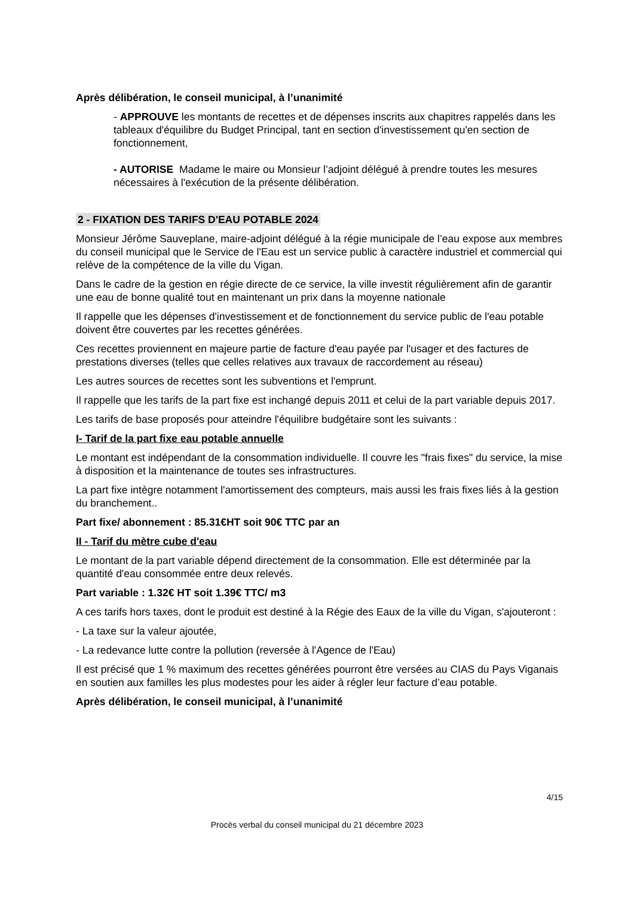Après délibération, le conseil municipal, à l’unanimité
- APPROUVE les montants de recettes et de dépenses inscrits aux chapitres rappelés dans les tableaux d'équilibre du Budget Principal, tant en section d'investissement qu'en section de fonctionnement,
- AUTORISE Madame le maire ou Monsieur l’adjoint délégué à prendre toutes les mesures nécessaires à l'exécution de la présente délibération.
2 - FIXATION DES TARIFS D'EAU POTABLE 2024
Monsieur Jérôme Sauveplane, maire-adjoint délégué à la régie municipale de l’eau expose aux membres du conseil municipal que le Service de l'Eau est un service public à caractère industriel et commercial qui relève de la compétence de la ville du Vigan.
Dans le cadre de la gestion en régie directe de ce service, la ville investit régulièrement afin de garantir une eau de bonne qualité tout en maintenant un prix dans la moyenne nationale
Il rappelle que les dépenses d'investissement et de fonctionnement du service public de l'eau potable doivent être couvertes par les recettes générées.
Ces recettes proviennent en majeure partie de facture d'eau payée par l'usager et des factures de prestations diverses (telles que celles relatives aux travaux de raccordement au réseau)
Les autres sources de recettes sont les subventions et l'emprunt.
Il rappelle que les tarifs de la part fixe est inchangé depuis 2011 et celui de la part variable depuis 2017.
Les tarifs de base proposés pour atteindre l'équilibre budgétaire sont les suivants :
I- Tarif de la part fixe eau potable annuelle
Le montant est indépendant de la consommation individuelle. Il couvre les "frais fixes" du service, la mise à disposition et la maintenance de toutes ses infrastructures.
La part fixe intègre notamment l'amortissement des compteurs, mais aussi les frais fixes liés à la gestion du branchement..
Part fixe/ abonnement : 85.31€HT soit 90€ TTC par an
II - Tarif du mètre cube d'eau
Le montant de la part variable dépend directement de la consommation. Elle est déterminée par la quantité d'eau consommée entre deux relevés.
Part variable : 1.32€ HT soit 1.39€ TTC/ m3
A ces tarifs hors taxes, dont le produit est destiné à la Régie des Eaux de la ville du Vigan, s'ajouteront :
- La taxe sur la valeur ajoutée,
- La redevance lutte contre la pollution (reversée à l'Agence de l'Eau)
Il est précisé que 1 % maximum des recettes générées pourront être versées au CIAS du Pays Viganais en soutien aux familles les plus modestes pour les aider à régler leur facture d’eau potable.
Après délibération, le conseil municipal, à l’unanimité
4/15
Procès verbal du conseil municipal du 21 décembre 2023